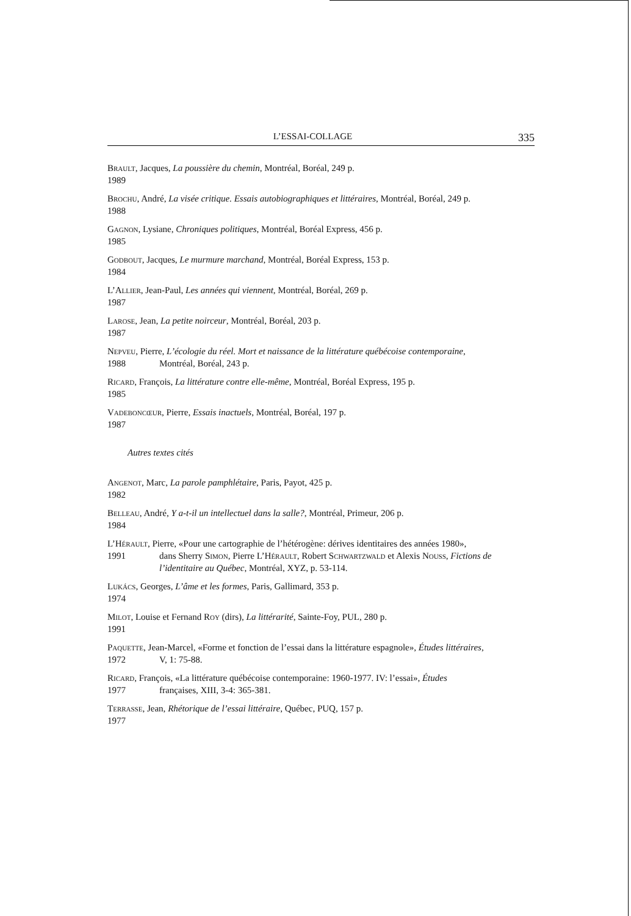L’ESSAI-COLLAGE 335
Brault, Jacques, La poussière du chemin, Montréal, Boréal, 249 p.
1989
Brochu, André, La visée critique. Essais autobiographiques et littéraires, Montréal, Boréal, 249 p.
1988
Gagnon, Lysiane, Chroniques politiques, Montréal, Boréal Express, 456 p.
1985
Godbout, Jacques, Le murmure marchand, Montréal, Boréal Express, 153 p.
1984
L’Allier, Jean-Paul, Les années qui viennent, Montréal, Boréal, 269 p.
1987
Larose, Jean, La petite noirceur, Montréal, Boréal, 203 p.
1987
Nepveu, Pierre, L’écologie du réel. Mort et naissance de la littérature québécoise contemporaine,
1988 Montréal, Boréal, 243 p.
Ricard, François, La littérature contre elle-même, Montréal, Boréal Express, 195 p.
1985
Vadeboncœur, Pierre, Essais inactuels, Montréal, Boréal, 197 p.
1987
Autres textes cités
Angenot, Marc, La parole pamphlétaire, Paris, Payot, 425 p.
1982
Belleau, André, Y a-t-il un intellectuel dans la salle?, Montréal, Primeur, 206 p.
1984
L’Hérault, Pierre, «Pour une cartographie de l’hétérogène: dérives identitaires des années 1980»,
1991 dans Sherry Simon, Pierre L’Hérault, Robert Schwartzwald et Alexis Nouss, Fictions de l’identitaire au Québec, Montréal, XYZ, p. 53-114.
Lukács, Georges, L’âme et les formes, Paris, Gallimard, 353 p.
1974
Milot, Louise et Fernand Roy (dirs), La littérarité, Sainte-Foy, PUL, 280 p.
1991
Paquette, Jean-Marcel, «Forme et fonction de l’essai dans la littérature espagnole», Études littéraires,
1972 V, 1: 75-88.
Ricard, François, «La littérature québécoise contemporaine: 1960-1977. IV: l’essai», Études
1977 françaises, XIII, 3-4: 365-381.
Terrasse, Jean, Rhétorique de l’essai littéraire, Québec, PUQ, 157 p.
1977